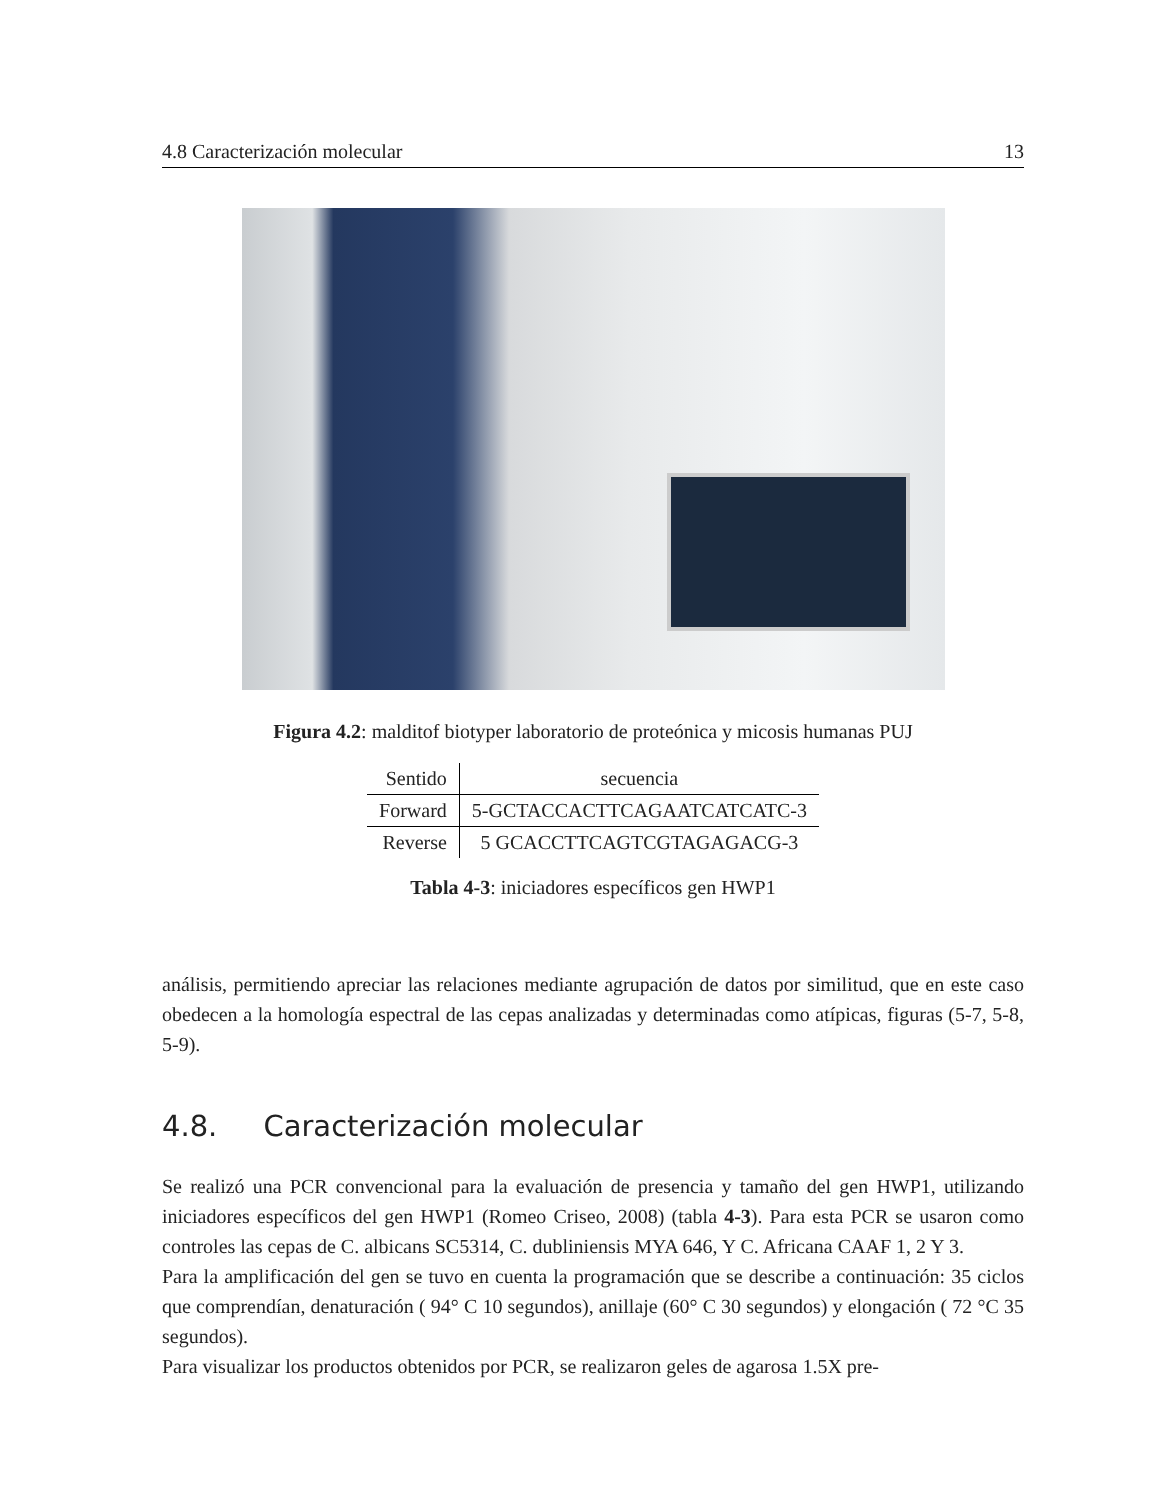4.8 Caracterización molecular 13
Figura 4.2: malditof biotyper laboratorio de proteónica y micosis humanas PUJ
| Sentido | secuencia |
| --- | --- |
| Forward | 5-GCTACCACTTCAGAATCATCATC-3 |
| Reverse | 5 GCACCTTCAGTCGTAGAGACG-3 |
Tabla 4-3: iniciadores específicos gen HWP1
análisis, permitiendo apreciar las relaciones mediante agrupación de datos por similitud, que en este caso obedecen a la homología espectral de las cepas analizadas y determinadas como atípicas, figuras (5-7, 5-8, 5-9).
4.8. Caracterización molecular
Se realizó una PCR convencional para la evaluación de presencia y tamaño del gen HWP1, utilizando iniciadores específicos del gen HWP1 (Romeo Criseo, 2008) (tabla 4-3). Para esta PCR se usaron como controles las cepas de C. albicans SC5314, C. dubliniensis MYA 646, Y C. Africana CAAF 1, 2 Y 3.
Para la amplificación del gen se tuvo en cuenta la programación que se describe a continuación: 35 ciclos que comprendían, denaturación ( 94° C 10 segundos), anillaje (60° C 30 segundos) y elongación ( 72 °C 35 segundos).
Para visualizar los productos obtenidos por PCR, se realizaron geles de agarosa 1.5X pre-